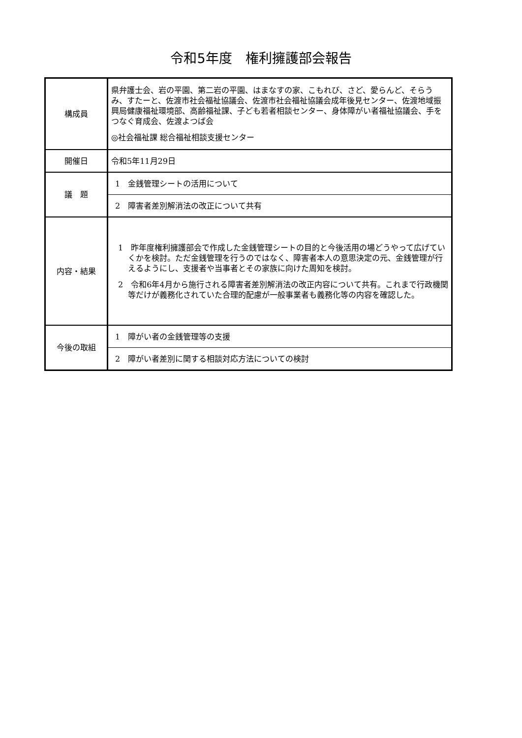令和5年度　権利擁護部会報告
| 構成員 | 県弁護士会、岩の平園、第二岩の平園、はまなすの家、こもれび、さど、愛らんど、そらうみ、すたーと、佐渡市社会福祉協議会、佐渡市社会福祉協議会成年後見センター、佐渡地域振興局健康福祉環境部、高齢福祉課、子ども若者相談センター、身体障がい者福祉協議会、手をつなぐ育成会、佐渡よつば会 ◎社会福祉課 総合福祉相談支援センター |
| 開催日 | 令和5年11月29日 |
| 議 題 | 1 金銭管理シートの活用について |
| | 2 障害者差別解消法の改正について共有 |
| 内容・結果 | 1 昨年度権利擁護部会で作成した金銭管理シートの目的と今後活用の場どうやって広げていくかを検討。ただ金銭管理を行うのではなく、障害者本人の意思決定の元、金銭管理が行えるようにし、支援者や当事者とその家族に向けた周知を検討。 2 令和6年4月から施行される障害者差別解消法の改正内容について共有。これまで行政機関等だけが義務化されていた合理的配慮が一般事業者も義務化等の内容を確認した。 |
| 今後の取組 | 1 障がい者の金銭管理等の支援 |
| | 2 障がい者差別に関する相談対応方法についての検討 |